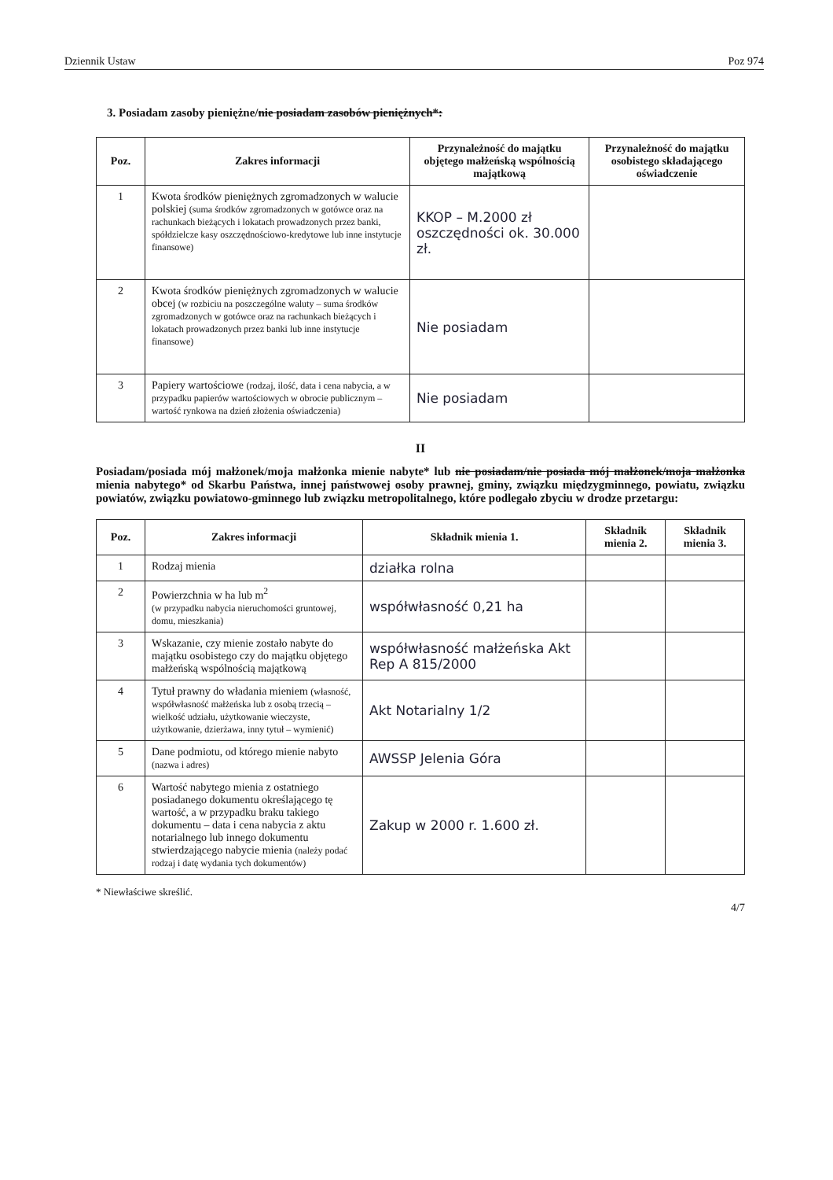Dziennik Ustaw Poz 974
3. Posiadam zasoby pieniężne/nie posiadam zasobów pieniężnych*:
| Poz. | Zakres informacji | Przynależność do majątku objętego małżeńską wspólnością majątkową | Przynależność do majątku osobistego składającego oświadczenie |
| --- | --- | --- | --- |
| 1 | Kwota środków pieniężnych zgromadzonych w walucie polskiej (suma środków zgromadzonych w gotówce oraz na rachunkach bieżących i lokatach prowadzonych przez banki, spółdzielcze kasy oszczędnościowo-kredytowe lub inne instytucje finansowe) | KKOP – M.2000 zł oszczędności ok. 30.000 zł. | |
| 2 | Kwota środków pieniężnych zgromadzonych w walucie obcej (w rozbiciu na poszczególne waluty – suma środków zgromadzonych w gotówce oraz na rachunkach bieżących i lokatach prowadzonych przez banki lub inne instytucje finansowe) | Nie posiadam | |
| 3 | Papiery wartościowe (rodzaj, ilość, data i cena nabycia, a w przypadku papierów wartościowych w obrocie publicznym – wartość rynkowa na dzień złożenia oświadczenia) | Nie posiadam | |
II
Posiadam/posiada mój małżonek/moja małżonka mienie nabyte* lub nie posiadam/nie posiada mój małżonek/moja małżonka mienia nabytego* od Skarbu Państwa, innej państwowej osoby prawnej, gminy, związku międzygminnego, powiatu, związku powiatów, związku powiatowo-gminnego lub związku metropolitalnego, które podlegało zbyciu w drodze przetargu:
| Poz. | Zakres informacji | Składnik mienia 1. | Składnik mienia 2. | Składnik mienia 3. |
| --- | --- | --- | --- | --- |
| 1 | Rodzaj mienia | działka rolna | | |
| 2 | Powierzchnia w ha lub m<sup>2</sup> (w przypadku nabycia nieruchomości gruntowej, domu, mieszkania) | współwłasność 0,21 ha | | |
| 3 | Wskazanie, czy mienie zostało nabyte do majątku osobistego czy do majątku objętego małżeńską wspólnością majątkową | współwłasność małżeńska Akt Rep A 815/2000 | | |
| 4 | Tytuł prawny do władania mieniem (własność, współwłasność małżeńska lub z osobą trzecią – wielkość udziału, użytkowanie wieczyste, użytkowanie, dzierżawa, inny tytuł – wymienić) | Akt Notarialny 1/2 | | |
| 5 | Dane podmiotu, od którego mienie nabyto (nazwa i adres) | AWSSP Jelenia Góra | | |
| 6 | Wartość nabytego mienia z ostatniego posiadanego dokumentu określającego tę wartość, a w przypadku braku takiego dokumentu – data i cena nabycia z aktu notarialnego lub innego dokumentu stwierdzającego nabycie mienia (należy podać rodzaj i datę wydania tych dokumentów) | Zakup w 2000 r. 1.600 zł. | | |
* Niewłaściwe skreślić.
4/7